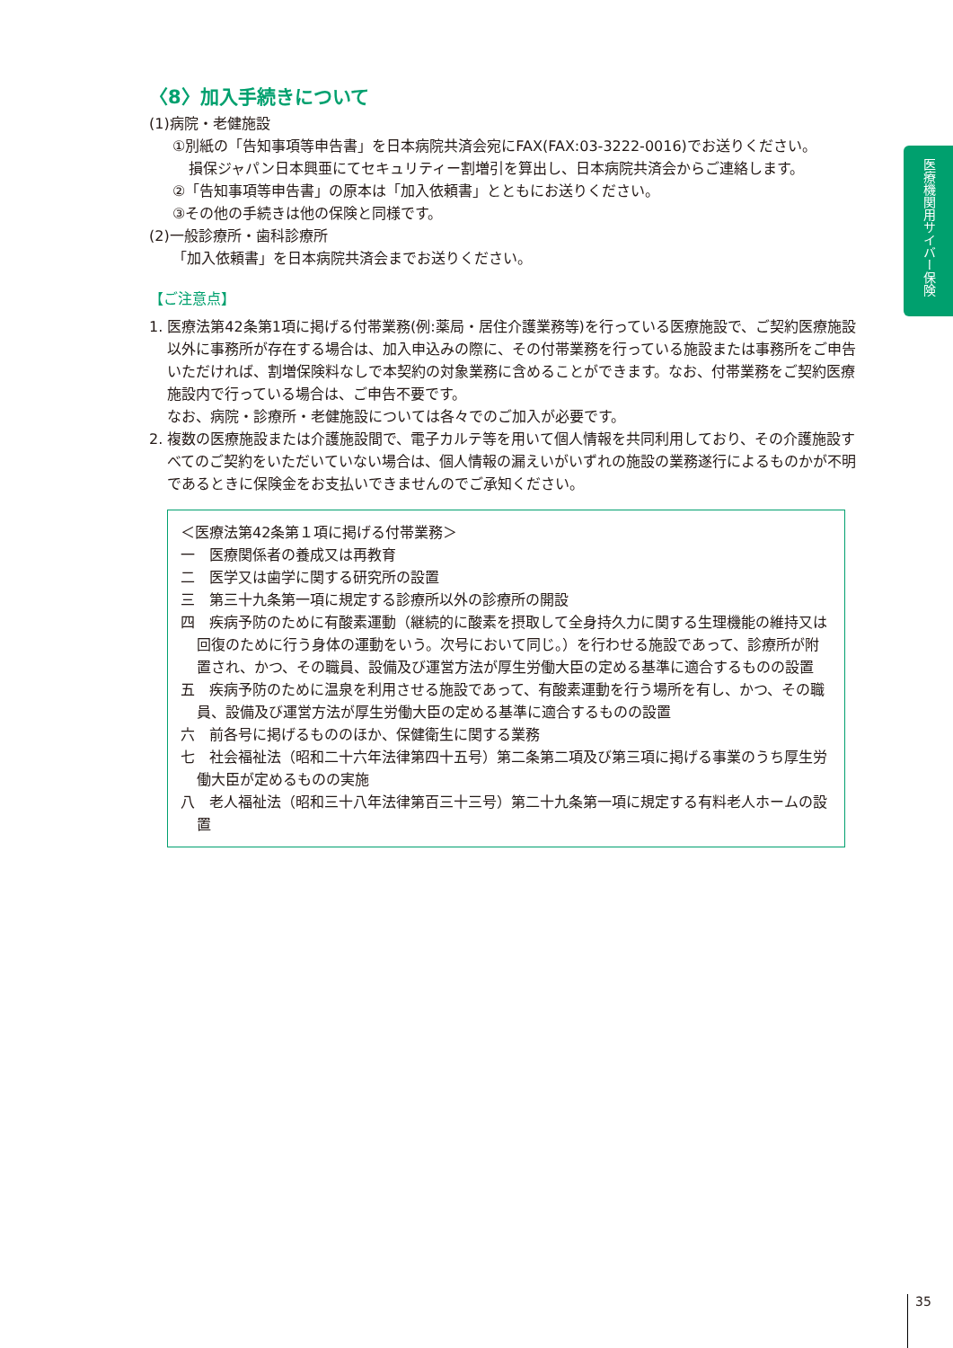〈8〉加入手続きについて
(1)病院・老健施設
①別紙の「告知事項等申告書」を日本病院共済会宛にFAX(FAX:03-3222-0016)でお送りください。
損保ジャパン日本興亜にてセキュリティー割増引を算出し、日本病院共済会からご連絡します。
②「告知事項等申告書」の原本は「加入依頼書」とともにお送りください。
③その他の手続きは他の保険と同様です。
(2)一般診療所・歯科診療所
「加入依頼書」を日本病院共済会までお送りください。
【ご注意点】
1. 医療法第42条第1項に掲げる付帯業務(例:薬局・居住介護業務等)を行っている医療施設で、ご契約医療施設以外に事務所が存在する場合は、加入申込みの際に、その付帯業務を行っている施設または事務所をご申告いただければ、割増保険料なしで本契約の対象業務に含めることができます。なお、付帯業務をご契約医療施設内で行っている場合は、ご申告不要です。
なお、病院・診療所・老健施設については各々でのご加入が必要です。
2. 複数の医療施設または介護施設間で、電子カルテ等を用いて個人情報を共同利用しており、その介護施設すべてのご契約をいただいていない場合は、個人情報の漏えいがいずれの施設の業務遂行によるものかが不明であるときに保険金をお支払いできませんのでご承知ください。
＜医療法第42条第１項に掲げる付帯業務＞
一　医療関係者の養成又は再教育
二　医学又は歯学に関する研究所の設置
三　第三十九条第一項に規定する診療所以外の診療所の開設
四　疾病予防のために有酸素運動（継続的に酸素を摂取して全身持久力に関する生理機能の維持又は回復のために行う身体の運動をいう。次号において同じ。）を行わせる施設であって、診療所が附置され、かつ、その職員、設備及び運営方法が厚生労働大臣の定める基準に適合するものの設置
五　疾病予防のために温泉を利用させる施設であって、有酸素運動を行う場所を有し、かつ、その職員、設備及び運営方法が厚生労働大臣の定める基準に適合するものの設置
六　前各号に掲げるもののほか、保健衛生に関する業務
七　社会福祉法（昭和二十六年法律第四十五号）第二条第二項及び第三項に掲げる事業のうち厚生労働大臣が定めるものの実施
八　老人福祉法（昭和三十八年法律第百三十三号）第二十九条第一項に規定する有料老人ホームの設置
医療機関用サイバー保険
35